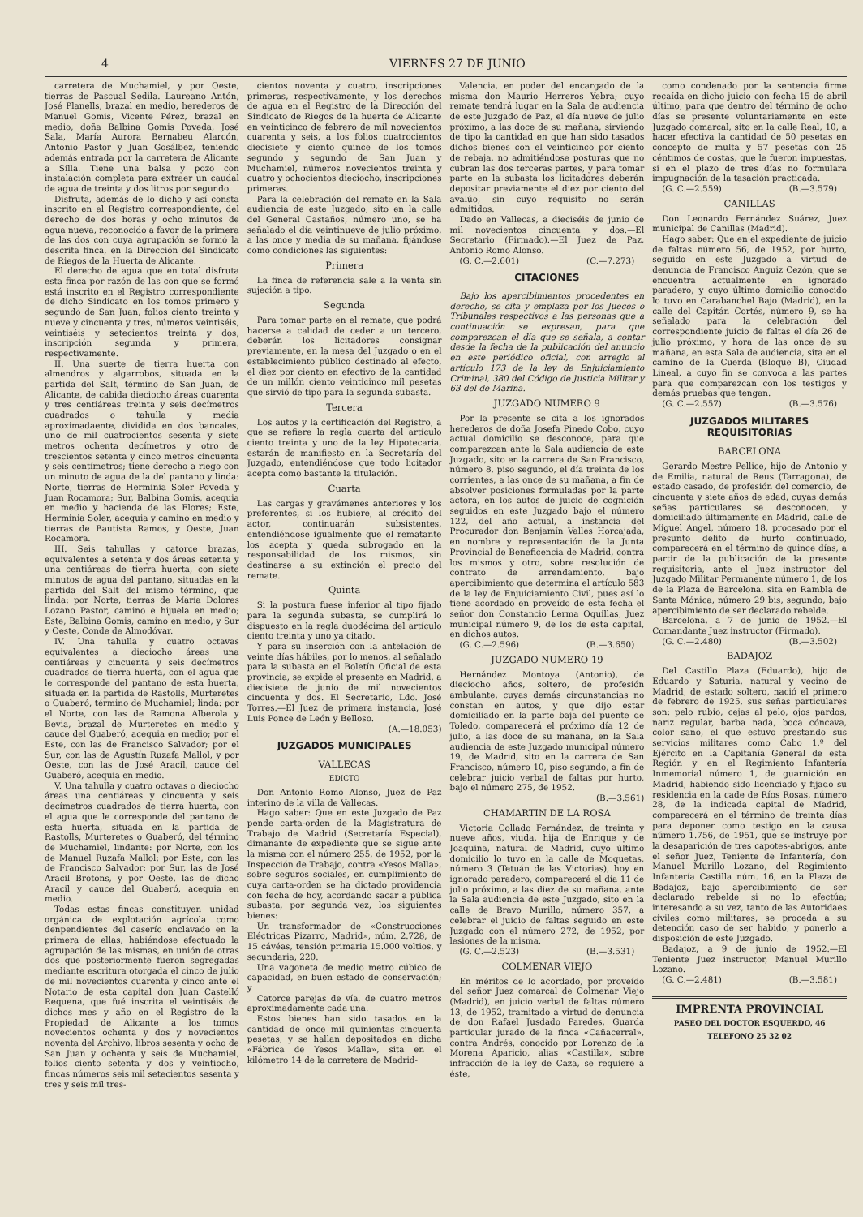4 VIERNES 27 DE JUNIO
carretera de Muchamiel, y por Oeste, tierras de Pascual Sedila. Laureano Antón, José Planells, brazal en medio, herederos de Manuel Gomis, Vicente Pérez, brazal en medio, doña Balbina Gomis Poveda, José Sala, María Aurora Bernabeu Alarcón, Antonio Pastor y Juan Gosálbez, teniendo además entrada por la carretera de Alicante a Silla. Tiene una balsa y pozo con instalación completa para extraer un caudal de agua de treinta y dos litros por segundo.
Disfruta, además de lo dicho y así consta inscrito en el Registro correspondiente, del derecho de dos horas y ocho minutos de agua nueva, reconocido a favor de la primera de las dos con cuya agrupación se formó la descrita finca, en la Dirección del Sindicato de Riegos de la Huerta de Alicante.
El derecho de agua que en total disfruta esta finca por razón de las con que se formó está inscrito en el Registro correspondiente de dicho Sindicato en los tomos primero y segundo de San Juan, folios ciento treinta y nueve y cincuenta y tres, números veintiséis, veintiséis y setecientos treinta y dos, inscripción segunda y primera, respectivamente.
II. Una suerte de tierra huerta con almendros y algarrobos, situada en la partida del Salt, término de San Juan, de Alicante, de cabida dieciocho áreas cuarenta y tres centiáreas treinta y seis decímetros cuadrados o tahulla y media aproximadaente, dividida en dos bancales, uno de mil cuatrocientos sesenta y siete metros ochenta decímetros y otro de trescientos setenta y cinco metros cincuenta y seis centímetros; tiene derecho a riego con un minuto de agua de la del pantano y linda: Norte, tierras de Herminia Soler Poveda y Juan Rocamora; Sur, Balbina Gomis, acequia en medio y hacienda de las Flores; Este, Herminia Soler, acequia y camino en medio y tierras de Bautista Ramos, y Oeste, Juan Rocamora.
III. Seis tahullas y catorce brazas, equivalentes a setenta y dos áreas setenta y una centiáreas de tierra huerta, con siete minutos de agua del pantano, situadas en la partida del Salt del mismo término, que linda: por Norte, tierras de María Dolores Lozano Pastor, camino e hijuela en medio; Este, Balbina Gomis, camino en medio, y Sur y Oeste, Conde de Almodóvar.
IV. Una tahulla y cuatro octavas equivalentes a dieciocho áreas una centiáreas y cincuenta y seis decímetros cuadrados de tierra huerta, con el agua que le corresponde del pantano de esta huerta, situada en la partida de Rastolls, Murteretes o Guaberó, término de Muchamiel; linda: por el Norte, con las de Ramona Alberola y Bevia, brazal de Murteretes en medio y cauce del Guaberó, acequia en medio; por el Este, con las de Francisco Salvador; por el Sur, con las de Agustín Ruzafa Mallol, y por Oeste, con las de José Aracil, cauce del Guaberó, acequia en medio.
V. Una tahulla y cuatro octavas o dieciocho áreas una centiáreas y cincuenta y seis decímetros cuadrados de tierra huerta, con el agua que le corresponde del pantano de esta huerta, situada en la partida de Rastolls, Murteretes o Guaberó, del término de Muchamiel, lindante: por Norte, con los de Manuel Ruzafa Mallol; por Este, con las de Francisco Salvador; por Sur, las de José Aracil Brotons, y por Oeste, las de dicho Aracil y cauce del Guaberó, acequia en medio.
Todas estas fincas constituyen unidad orgánica de explotación agrícola como denpendientes del caserío enclavado en la primera de ellas, habiéndose efectuado la agrupación de las mismas, en unión de otras dos que posteriormente fueron segregadas mediante escritura otorgada el cinco de julio de mil novecientos cuarenta y cinco ante el Notario de esta capital don Juan Castelló Requena, que fué inscrita el veintiséis de dichos mes y año en el Registro de la Propiedad de Alicante a los tomos novecientos ochenta y dos y novecientos noventa del Archivo, libros sesenta y ocho de San Juan y ochenta y seis de Muchamiel, folios ciento setenta y dos y veintiocho, fincas números seis mil setecientos sesenta y tres y seis mil tres-
cientos noventa y cuatro, inscripciones primeras, respectivamente, y los derechos de agua en el Registro de la Dirección del Sindicato de Riegos de la huerta de Alicante en veinticinco de febrero de mil novecientos cuarenta y seis, a los folios cuatrocientos diecisiete y ciento quince de los tomos segundo y segundo de San Juan y Muchamiel, números novecientos treinta y cuatro y ochocientos dieciocho, inscripciones primeras.
Para la celebración del remate en la Sala audiencia de este Juzgado, sito en la calle del General Castaños, número uno, se ha señalado el día veintinueve de julio próximo, a las once y media de su mañana, fijándose como condiciones las siguientes:
Primera
La finca de referencia sale a la venta sin sujeción a tipo.
Segunda
Para tomar parte en el remate, que podrá hacerse a calidad de ceder a un tercero, deberán los licitadores consignar previamente, en la mesa del Juzgado o en el establecimiento público destinado al efecto, el diez por ciento en efectivo de la cantidad de un millón ciento veinticinco mil pesetas que sirvió de tipo para la segunda subasta.
Tercera
Los autos y la certificación del Registro, a que se refiere la regla cuarta del artículo ciento treinta y uno de la ley Hipotecaria, estarán de manifiesto en la Secretaría del Juzgado, entendiéndose que todo licitador acepta como bastante la titulación.
Cuarta
Las cargas y gravámenes anteriores y los preferentes, si los hubiere, al crédito del actor, continuarán subsistentes, entendiéndose igualmente que el rematante los acepta y queda subrogado en la responsabilidad de los mismos, sin destinarse a su extinción el precio del remate.
Quinta
Si la postura fuese inferior al tipo fijado para la segunda subasta, se cumplirá lo dispuesto en la regla duodécima del artículo ciento treinta y uno ya citado.
Y para su inserción con la antelación de veinte días hábiles, por lo menos, al señalado para la subasta en el Boletín Oficial de esta provincia, se expide el presente en Madrid, a diecisiete de junio de mil novecientos cincuenta y dos. El Secretario, Ldo. José Torres.—El Juez de primera instancia, José Luis Ponce de León y Belloso.
(A.—18.053)
JUZGADOS MUNICIPALES
VALLECAS
EDICTO
Don Antonio Romo Alonso, Juez de Paz interino de la villa de Vallecas.
Hago saber: Que en este Juzgado de Paz pende carta-orden de la Magistratura de Trabajo de Madrid (Secretaría Especial), dimanante de expediente que se sigue ante la misma con el número 255, de 1952, por la Inspección de Trabajo, contra «Yesos Malla», sobre seguros sociales, en cumplimiento de cuya carta-orden se ha dictado providencia con fecha de hoy, acordando sacar a pública subasta, por segunda vez, los siguientes bienes:
Un transformador de «Construcciones Eléctricas Pizarro, Madrid», núm. 2.728, de 15 cávéas, tensión primaria 15.000 voltios, y secundaria, 220.
Una vagoneta de medio metro cúbico de capacidad, en buen estado de conservación; y
Catorce parejas de vía, de cuatro metros aproximadamente cada una.
Estos bienes han sido tasados en la cantidad de once mil quinientas cincuenta pesetas, y se hallan depositados en dicha «Fábrica de Yesos Malla», sita en el kilómetro 14 de la carretera de Madrid-
Valencia, en poder del encargado de la misma don Maurio Herreros Yebra; cuyo remate tendrá lugar en la Sala de audiencia de este Juzgado de Paz, el día nueve de julio próximo, a las doce de su mañana, sirviendo de tipo la cantidad en que han sido tasados dichos bienes con el veinticinco por ciento de rebaja, no admitiéndose posturas que no cubran las dos terceras partes, y para tomar parte en la subasta los licitadores deberán depositar previamente el diez por ciento del avalúo, sin cuyo requisito no serán admitidos.
Dado en Vallecas, a dieciséis de junio de mil novecientos cincuenta y dos.—El Secretario (Firmado).—El Juez de Paz, Antonio Romo Alonso.
(G. C.—2.601) (C.—7.273)
CITACIONES
Bajo los apercibimientos procedentes en derecho, se cita y emplaza por los Jueces o Tribunales respectivos a las personas que a continuación se expresan, para que comparezcan el día que se señala, a contar desde la fecha de la publicación del anuncio en este periódico oficial, con arreglo al artículo 173 de la ley de Enjuiciamiento Criminal, 380 del Código de Justicia Militar y 63 del de Marina.
JUZGADO NUMERO 9
Por la presente se cita a los ignorados herederos de doña Josefa Pinedo Cobo, cuyo actual domicilio se desconoce, para que comparezcan ante la Sala audiencia de este Juzgado, sito en la carrera de San Francisco, número 8, piso segundo, el día treinta de los corrientes, a las once de su mañana, a fin de absolver posiciones formuladas por la parte actora, en los autos de juicio de cognición seguidos en este Juzgado bajo el número 122, del año actual, a instancia del Procurador don Benjamín Valles Horcajada, en nombre y representación de la Junta Provincial de Beneficencia de Madrid, contra los mismos y otro, sobre resolución de contrato de arrendamiento, bajo apercibimiento que determina el artículo 583 de la ley de Enjuiciamiento Civil, pues así lo tiene acordado en proveído de esta fecha el señor don Constancio Lerma Oquillas, Juez municipal número 9, de los de esta capital, en dichos autos.
(G. C.—2.596) (B.—3.650)
JUZGADO NUMERO 19
Hernández Montoya (Antonio), de dieciocho años, soltero, de profesión ambulante, cuyas demás circunstancias no constan en autos, y que dijo estar domiciliado en la parte baja del puente de Toledo, comparecerá el próximo día 12 de julio, a las doce de su mañana, en la Sala audiencia de este Juzgado municipal número 19, de Madrid, sito en la carrera de San Francisco, número 10, piso segundo, a fin de celebrar juicio verbal de faltas por hurto, bajo el número 275, de 1952.
(B.—3.561)
CHAMARTIN DE LA ROSA
Victoria Collado Fernández, de treinta y nueve años, viuda, hija de Enrique y de Joaquina, natural de Madrid, cuyo último domicilio lo tuvo en la calle de Moquetas, número 3 (Tetuán de las Victorias), hoy en ignorado paradero, comparecerá el día 11 de julio próximo, a las diez de su mañana, ante la Sala audiencia de este Juzgado, sito en la calle de Bravo Murillo, número 357, a celebrar el juicio de faltas seguido en este Juzgado con el número 272, de 1952, por lesiones de la misma.
(G. C.—2.523) (B.—3.531)
COLMENAR VIEJO
En méritos de lo acordado, por proveído del señor Juez comarcal de Colmenar Viejo (Madrid), en juicio verbal de faltas número 13, de 1952, tramitado a virtud de denuncia de don Rafael Jusdado Paredes, Guarda particular jurado de la finca «Cañacerral», contra Andrés, conocido por Lorenzo de la Morena Aparicio, alias «Castilla», sobre infracción de la ley de Caza, se requiere a éste,
como condenado por la sentencia firme recaída en dicho juicio con fecha 15 de abril último, para que dentro del término de ocho días se presente voluntariamente en este Juzgado comarcal, sito en la calle Real, 10, a hacer efectiva la cantidad de 50 pesetas en concepto de multa y 57 pesetas con 25 céntimos de costas, que le fueron impuestas, si en el plazo de tres días no formulara impugnación de la tasación practicada.
(G. C.—2.559) (B.—3.579)
CANILLAS
Don Leonardo Fernández Suárez, Juez municipal de Canillas (Madrid).
Hago saber: Que en el expediente de juicio de faltas número 56, de 1952, por hurto, seguido en este Juzgado a virtud de denuncia de Francisco Anguiz Cezón, que se encuentra actualmente en ignorado paradero, y cuyo último domicilio conocido lo tuvo en Carabanchel Bajo (Madrid), en la calle del Capitán Cortés, número 9, se ha señalado para la celebración del correspondiente juicio de faltas el día 26 de julio próximo, y hora de las once de su mañana, en esta Sala de audiencia, sita en el camino de la Cuerda (Bloque B), Ciudad Lineal, a cuyo fin se convoca a las partes para que comparezcan con los testigos y demás pruebas que tengan.
(G. C.—2.557) (B.—3.576)
JUZGADOS MILITARES
REQUISITORIAS
BARCELONA
Gerardo Mestre Pellice, hijo de Antonio y de Emilia, natural de Reus (Tarragona), de estado casado, de profesión del comercio, de cincuenta y siete años de edad, cuyas demás señas particulares se desconocen, y domiciliado últimamente en Madrid, calle de Miguel Angel, número 18, procesado por el presunto delito de hurto continuado, comparecerá en el término de quince días, a partir de la publicación de la presente requisitoria, ante el Juez instructor del Juzgado Militar Permanente número 1, de los de la Plaza de Barcelona, sita en Rambla de Santa Mónica, número 29 bis, segundo, bajo apercibimiento de ser declarado rebelde.
Barcelona, a 7 de junio de 1952.—El Comandante Juez instructor (Firmado).
(G. C.—2.480) (B.—3.502)
BADAJOZ
Del Castillo Plaza (Eduardo), hijo de Eduardo y Saturia, natural y vecino de Madrid, de estado soltero, nació el primero de febrero de 1925, sus señas particulares son: pelo rubio, cejas al pelo, ojos pardos, nariz regular, barba nada, boca cóncava, color sano, el que estuvo prestando sus servicios militares como Cabo 1.º del Ejército en la Capitanía General de esta Región y en el Regimiento Infantería Inmemorial número 1, de guarnición en Madrid, habiendo sido licenciado y fijado su residencia en la cade de Ríos Rosas, número 28, de la indicada capital de Madrid, comparecerá en el término de treinta días para deponer como testigo en la causa número 1.756, de 1951, que se instruye por la desaparición de tres capotes-abrigos, ante el señor Juez, Teniente de Infantería, don Manuel Murillo Lozano, del Regimiento Infantería Castilla núm. 16, en la Plaza de Badajoz, bajo apercibimiento de ser declarado rebelde si no lo efectúa; interesando a su vez, tanto de las Autoridaes civiles como militares, se proceda a su detención caso de ser habido, y ponerlo a disposición de este Juzgado.
Badajoz, a 9 de junio de 1952.—El Teniente Juez instructor, Manuel Murillo Lozano.
(G. C.—2.481) (B.—3.581)
IMPRENTA PROVINCIAL
PASEO DEL DOCTOR ESQUERDO, 46
TELEFONO 25 32 02